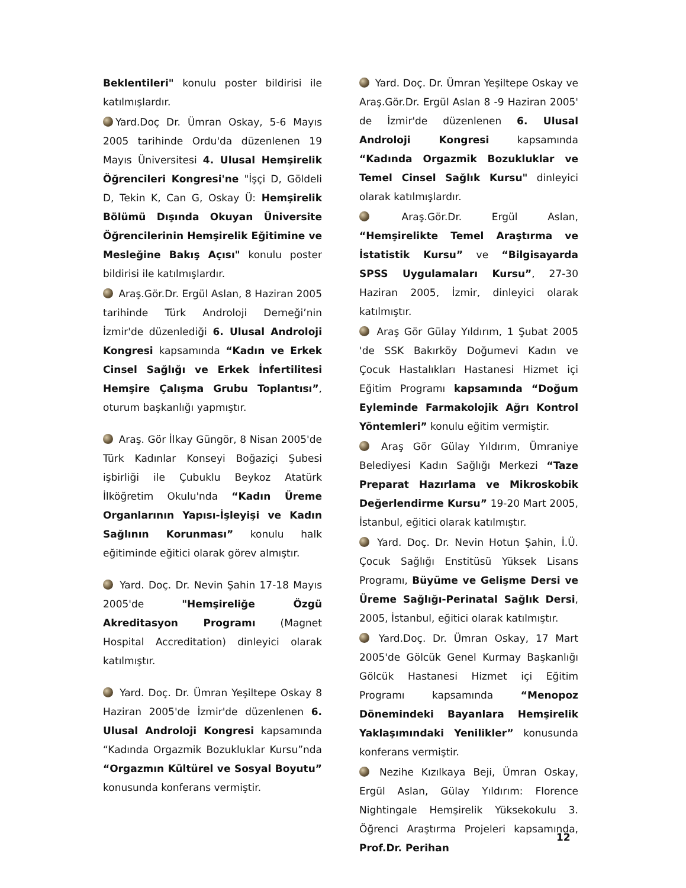Beklentileri" konulu poster bildirisi ile katılmışlardır.
Yard.Doç Dr. Ümran Oskay, 5-6 Mayıs 2005 tarihinde Ordu'da düzenlenen 19 Mayıs Üniversitesi 4. Ulusal Hemşirelik Öğrencileri Kongresi'ne "İşçi D, Göldeli D, Tekin K, Can G, Oskay Ü: Hemşirelik Bölümü Dışında Okuyan Üniversite Öğrencilerinin Hemşirelik Eğitimine ve Mesleğine Bakış Açısı" konulu poster bildirisi ile katılmışlardır.
Araş.Gör.Dr. Ergül Aslan, 8 Haziran 2005 tarihinde Türk Androloji Derneği’nin İzmir'de düzenlediği 6. Ulusal Androloji Kongresi kapsamında “Kadın ve Erkek Cinsel Sağlığı ve Erkek İnfertilitesi Hemşire Çalışma Grubu Toplantısı”, oturum başkanlığı yapmıştır.
Araş. Gör İlkay Güngör, 8 Nisan 2005'de Türk Kadınlar Konseyi Boğaziçi Şubesi işbirliği ile Çubuklu Beykoz Atatürk İlköğretim Okulu'nda “Kadın Üreme Organlarının Yapısı-İşleyişi ve Kadın Sağlının Korunması” konulu halk eğitiminde eğitici olarak görev almıştır.
Yard. Doç. Dr. Nevin Şahin 17-18 Mayıs 2005'de "Hemşireliğe Özgü Akreditasyon Programı (Magnet Hospital Accreditation) dinleyici olarak katılmıştır.
Yard. Doç. Dr. Ümran Yeşiltepe Oskay 8 Haziran 2005'de İzmir'de düzenlenen 6. Ulusal Androloji Kongresi kapsamında “Kadında Orgazmik Bozukluklar Kursu”nda “Orgazmın Kültürel ve Sosyal Boyutu” konusunda konferans vermiştir.
Yard. Doç. Dr. Ümran Yeşiltepe Oskay ve Araş.Gör.Dr. Ergül Aslan 8 -9 Haziran 2005' de İzmir'de düzenlenen 6. Ulusal Androloji Kongresi kapsamında “Kadında Orgazmik Bozukluklar ve Temel Cinsel Sağlık Kursu" dinleyici olarak katılmışlardır.
Araş.Gör.Dr. Ergül Aslan, “Hemşirelikte Temel Araştırma ve İstatistik Kursu” ve “Bilgisayarda SPSS Uygulamaları Kursu”, 27-30 Haziran 2005, İzmir, dinleyici olarak katılmıştır.
Araş Gör Gülay Yıldırım, 1 Şubat 2005 'de SSK Bakırköy Doğumevi Kadın ve Çocuk Hastalıkları Hastanesi Hizmet içi Eğitim Programı kapsamında “Doğum Eyleminde Farmakolojik Ağrı Kontrol Yöntemleri” konulu eğitim vermiştir.
Araş Gör Gülay Yıldırım, Ümraniye Belediyesi Kadın Sağlığı Merkezi “Taze Preparat Hazırlama ve Mikroskobik Değerlendirme Kursu” 19-20 Mart 2005, İstanbul, eğitici olarak katılmıştır.
Yard. Doç. Dr. Nevin Hotun Şahin, İ.Ü. Çocuk Sağlığı Enstitüsü Yüksek Lisans Programı, Büyüme ve Gelişme Dersi ve Üreme Sağlığı-Perinatal Sağlık Dersi, 2005, İstanbul, eğitici olarak katılmıştır.
Yard.Doç. Dr. Ümran Oskay, 17 Mart 2005'de Gölcük Genel Kurmay Başkanlığı Gölcük Hastanesi Hizmet içi Eğitim Programı kapsamında “Menopoz Dönemindeki Bayanlara Hemşirelik Yaklaşımındaki Yenilikler” konusunda konferans vermiştir.
Nezihe Kızılkaya Beji, Ümran Oskay, Ergül Aslan, Gülay Yıldırım: Florence Nightingale Hemşirelik Yüksekokulu 3. Öğrenci Araştırma Projeleri kapsamında, Prof.Dr. Perihan
12